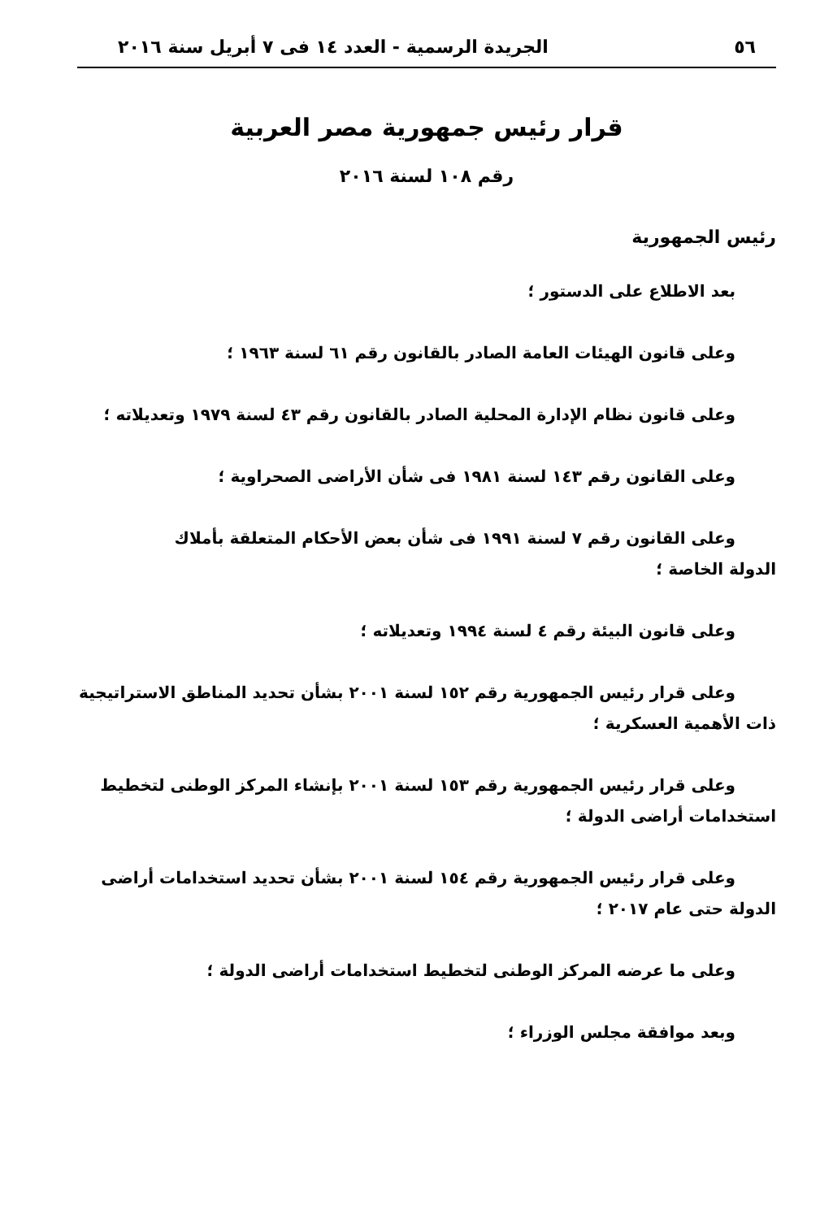٥٦ الجريدة الرسمية - العدد ١٤ فى ٧ أبريل سنة ٢٠١٦
قرار رئيس جمهورية مصر العربية
رقم ١٠٨ لسنة ٢٠١٦
رئيس الجمهورية
بعد الاطلاع على الدستور ؛
وعلى قانون الهيئات العامة الصادر بالقانون رقم ٦١ لسنة ١٩٦٣ ؛
وعلى قانون نظام الإدارة المحلية الصادر بالقانون رقم ٤٣ لسنة ١٩٧٩ وتعديلاته ؛
وعلى القانون رقم ١٤٣ لسنة ١٩٨١ فى شأن الأراضى الصحراوية ؛
وعلى القانون رقم ٧ لسنة ١٩٩١ فى شأن بعض الأحكام المتعلقة بأملاك
الدولة الخاصة ؛
وعلى قانون البيئة رقم ٤ لسنة ١٩٩٤ وتعديلاته ؛
وعلى قرار رئيس الجمهورية رقم ١٥٢ لسنة ٢٠٠١ بشأن تحديد المناطق الاستراتيجية
ذات الأهمية العسكرية ؛
وعلى قرار رئيس الجمهورية رقم ١٥٣ لسنة ٢٠٠١ بإنشاء المركز الوطنى لتخطيط
استخدامات أراضى الدولة ؛
وعلى قرار رئيس الجمهورية رقم ١٥٤ لسنة ٢٠٠١ بشأن تحديد استخدامات أراضى
الدولة حتى عام ٢٠١٧ ؛
وعلى ما عرضه المركز الوطنى لتخطيط استخدامات أراضى الدولة ؛
وبعد موافقة مجلس الوزراء ؛